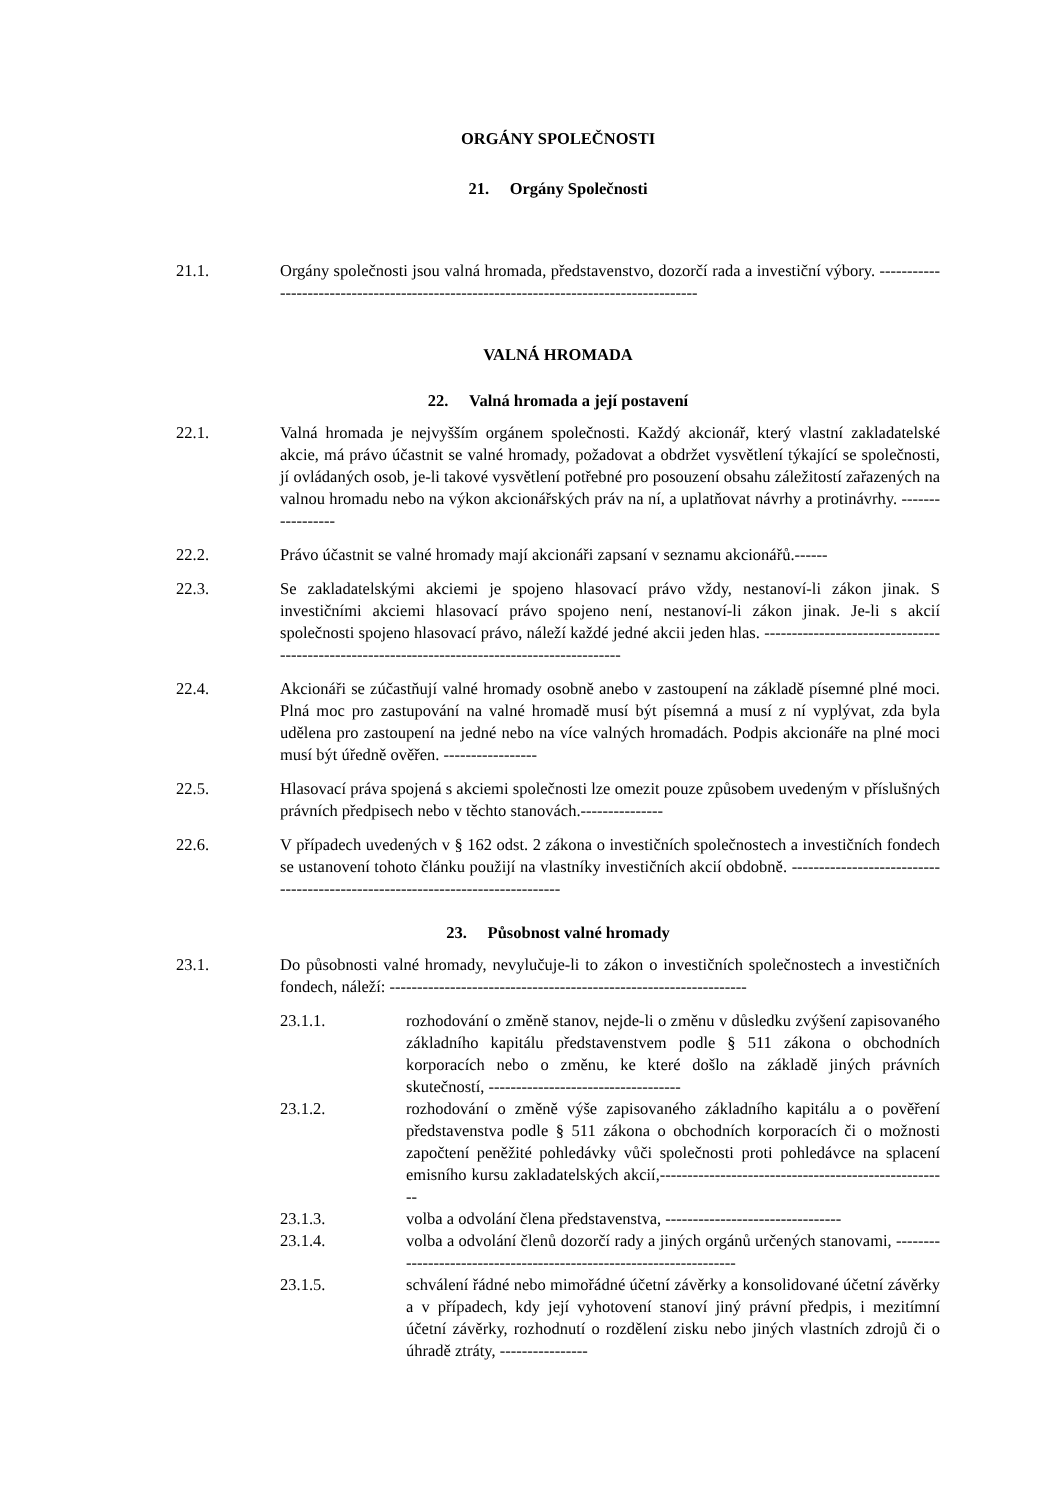ORGÁNY SPOLEČNOSTI
21. Orgány Společnosti
21.1. Orgány společnosti jsou valná hromada, představenstvo, dozorčí rada a investiční výbory. ---------------------------------------------------------------------------------------
VALNÁ HROMADA
22. Valná hromada a její postavení
22.1. Valná hromada je nejvyšším orgánem společnosti. Každý akcionář, který vlastní zakladatelské akcie, má právo účastnit se valné hromady, požadovat a obdržet vysvětlení týkající se společnosti, jí ovládaných osob, je-li takové vysvětlení potřebné pro posouzení obsahu záležitostí zařazených na valnou hromadu nebo na výkon akcionářských práv na ní, a uplatňovat návrhy a protinávrhy. -----------------
22.2. Právo účastnit se valné hromady mají akcionáři zapsaní v seznamu akcionářů.------
22.3. Se zakladatelskými akciemi je spojeno hlasovací právo vždy, nestanoví-li zákon jinak. S investičními akciemi hlasovací právo spojeno není, nestanoví-li zákon jinak. Je-li s akcií společnosti spojeno hlasovací právo, náleží každé jedné akcii jeden hlas. ----------------------------------------------------------------------------------------------
22.4. Akcionáři se zúčastňují valné hromady osobně anebo v zastoupení na základě písemné plné moci. Plná moc pro zastupování na valné hromadě musí být písemná a musí z ní vyplývat, zda byla udělena pro zastoupení na jedné nebo na více valných hromadách. Podpis akcionáře na plné moci musí být úředně ověřen. -----------------
22.5. Hlasovací práva spojená s akciemi společnosti lze omezit pouze způsobem uvedeným v příslušných právních předpisech nebo v těchto stanovách.---------------
22.6. V případech uvedených v § 162 odst. 2 zákona o investičních společnostech a investičních fondech se ustanovení tohoto článku použijí na vlastníky investičních akcií obdobně. ------------------------------------------------------------------------------
23. Působnost valné hromady
23.1. Do působnosti valné hromady, nevylučuje-li to zákon o investičních společnostech a investičních fondech, náleží: -----------------------------------------------------------------
23.1.1. rozhodování o změně stanov, nejde-li o změnu v důsledku zvýšení zapisovaného základního kapitálu představenstvem podle § 511 zákona o obchodních korporacích nebo o změnu, ke které došlo na základě jiných právních skutečností, -----------------------------------
23.1.2. rozhodování o změně výše zapisovaného základního kapitálu a o pověření představenstva podle § 511 zákona o obchodních korporacích či o možnosti započtení peněžité pohledávky vůči společnosti proti pohledávce na splacení emisního kursu zakladatelských akcií,-----------------------------------------------------
23.1.3. volba a odvolání člena představenstva, --------------------------------
23.1.4. volba a odvolání členů dozorčí rady a jiných orgánů určených stanovami, --------------------------------------------------------------------
23.1.5. schválení řádné nebo mimořádné účetní závěrky a konsolidované účetní závěrky a v případech, kdy její vyhotovení stanoví jiný právní předpis, i mezitímní účetní závěrky, rozhodnutí o rozdělení zisku nebo jiných vlastních zdrojů či o úhradě ztráty, ----------------